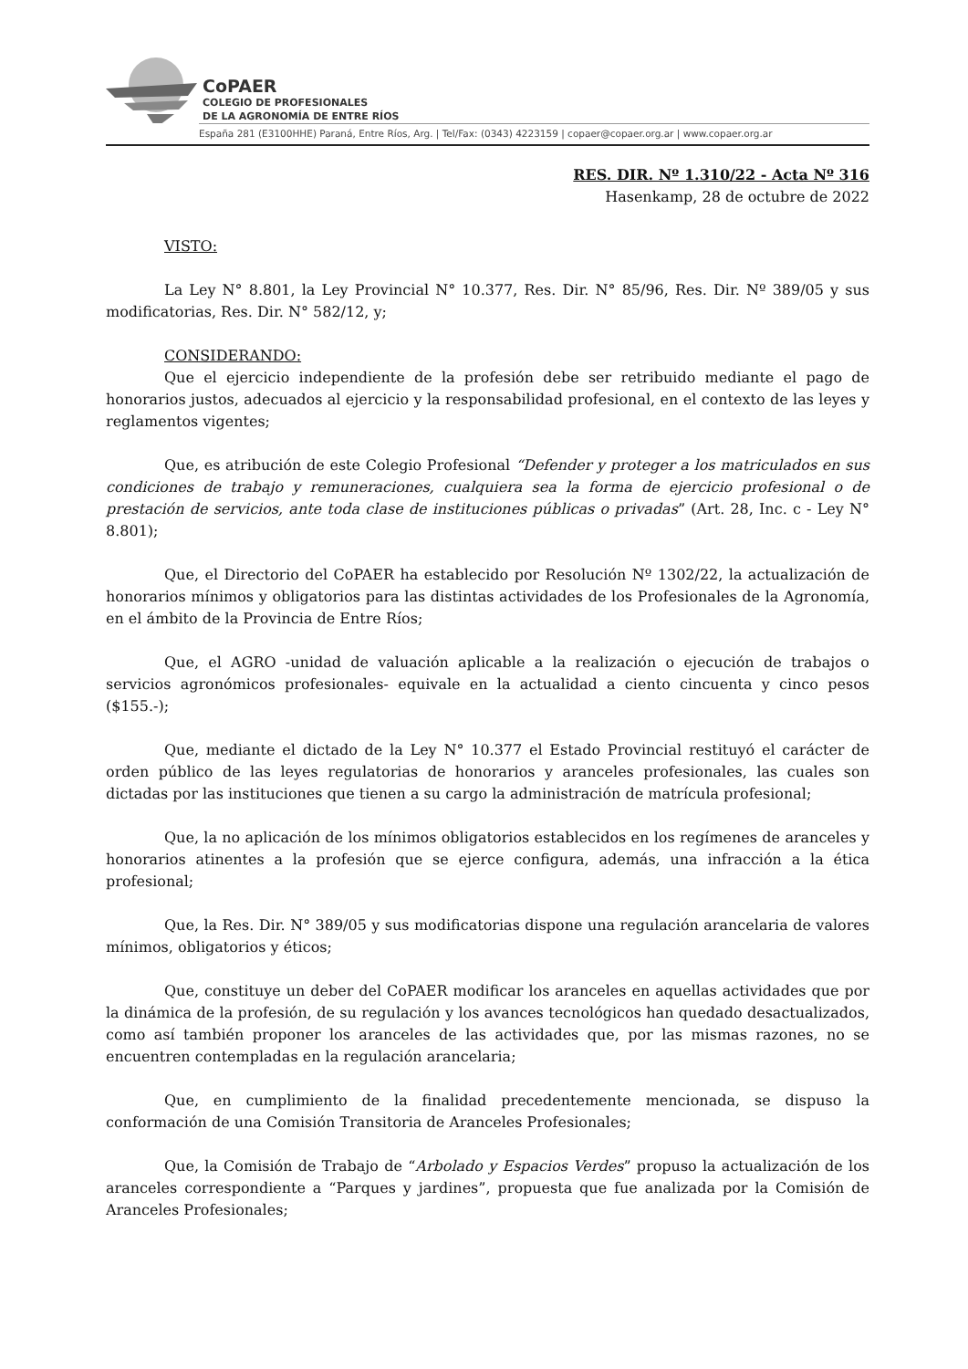CoPAER
COLEGIO DE PROFESIONALES
DE LA AGRONOMÍA DE ENTRE RÍOS
España 281 (E3100HHE) Paraná, Entre Ríos, Arg. | Tel/Fax: (0343) 4223159 | copaer@copaer.org.ar | www.copaer.org.ar
RES. DIR. Nº 1.310/22 - Acta Nº 316
Hasenkamp, 28 de octubre de 2022
VISTO:
La Ley N° 8.801, la Ley Provincial N° 10.377, Res. Dir. N° 85/96, Res. Dir. Nº 389/05 y sus modificatorias, Res. Dir. N° 582/12, y;
CONSIDERANDO:
Que el ejercicio independiente de la profesión debe ser retribuido mediante el pago de honorarios justos, adecuados al ejercicio y la responsabilidad profesional, en el contexto de las leyes y reglamentos vigentes;
Que, es atribución de este Colegio Profesional “Defender y proteger a los matriculados en sus condiciones de trabajo y remuneraciones, cualquiera sea la forma de ejercicio profesional o de prestación de servicios, ante toda clase de instituciones públicas o privadas” (Art. 28, Inc. c - Ley N° 8.801);
Que, el Directorio del CoPAER ha establecido por Resolución Nº 1302/22, la actualización de honorarios mínimos y obligatorios para las distintas actividades de los Profesionales de la Agronomía, en el ámbito de la Provincia de Entre Ríos;
Que, el AGRO -unidad de valuación aplicable a la realización o ejecución de trabajos o servicios agronómicos profesionales- equivale en la actualidad a ciento cincuenta y cinco pesos ($155.-);
Que, mediante el dictado de la Ley N° 10.377 el Estado Provincial restituyó el carácter de orden público de las leyes regulatorias de honorarios y aranceles profesionales, las cuales son dictadas por las instituciones que tienen a su cargo la administración de matrícula profesional;
Que, la no aplicación de los mínimos obligatorios establecidos en los regímenes de aranceles y honorarios atinentes a la profesión que se ejerce configura, además, una infracción a la ética profesional;
Que, la Res. Dir. N° 389/05 y sus modificatorias dispone una regulación arancelaria de valores mínimos, obligatorios y éticos;
Que, constituye un deber del CoPAER modificar los aranceles en aquellas actividades que por la dinámica de la profesión, de su regulación y los avances tecnológicos han quedado desactualizados, como así también proponer los aranceles de las actividades que, por las mismas razones, no se encuentren contempladas en la regulación arancelaria;
Que, en cumplimiento de la finalidad precedentemente mencionada, se dispuso la conformación de una Comisión Transitoria de Aranceles Profesionales;
Que, la Comisión de Trabajo de “Arbolado y Espacios Verdes” propuso la actualización de los aranceles correspondiente a “Parques y jardines”, propuesta que fue analizada por la Comisión de Aranceles Profesionales;